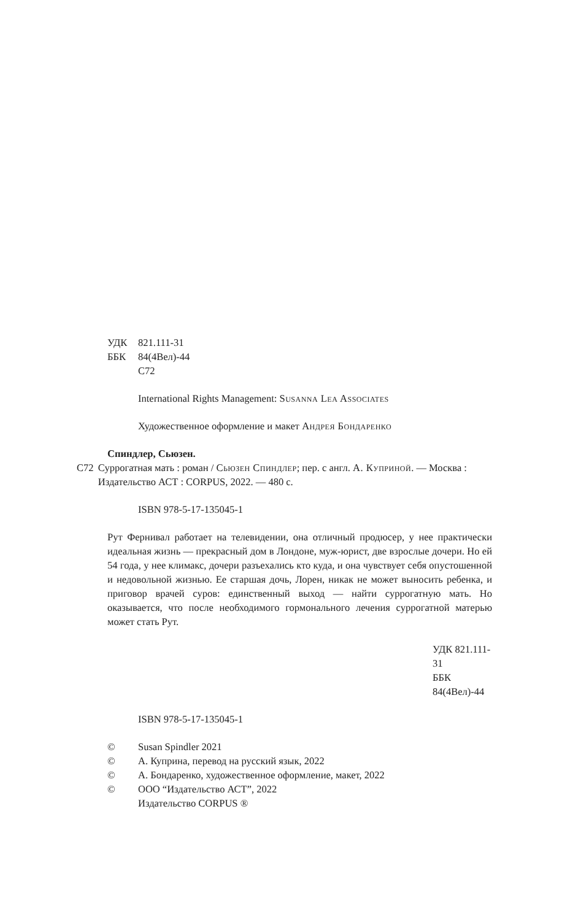УДК 821.111-31
ББК 84(4Вел)-44
С72
International Rights Management: Susanna Lea Associates
Художественное оформление и макет Андрея Бондаренко
Спиндлер, Сьюзен.
С72 Суррогатная мать : роман / Сьюзен Спиндлер; пер. с англ. А. Куприной. — Москва : Издательство АСТ : CORPUS, 2022. — 480 с.
ISBN 978-5-17-135045-1
Рут Фернивал работает на телевидении, она отличный продюсер, у нее практически идеальная жизнь — прекрасный дом в Лондоне, муж-юрист, две взрослые дочери. Но ей 54 года, у нее климакс, дочери разъехались кто куда, и она чувствует себя опустошенной и недовольной жизнью. Ее старшая дочь, Лорен, никак не может выносить ребенка, и приговор врачей суров: единственный выход — найти суррогатную мать. Но оказывается, что после необходимого гормонального лечения суррогатной матерью может стать Рут.
УДК 821.111-31
ББК 84(4Вел)-44
ISBN 978-5-17-135045-1
© Susan Spindler 2021
© А. Куприна, перевод на русский язык, 2022
© А. Бондаренко, художественное оформление, макет, 2022
© ООО “Издательство АСТ”, 2022
Издательство CORPUS ®